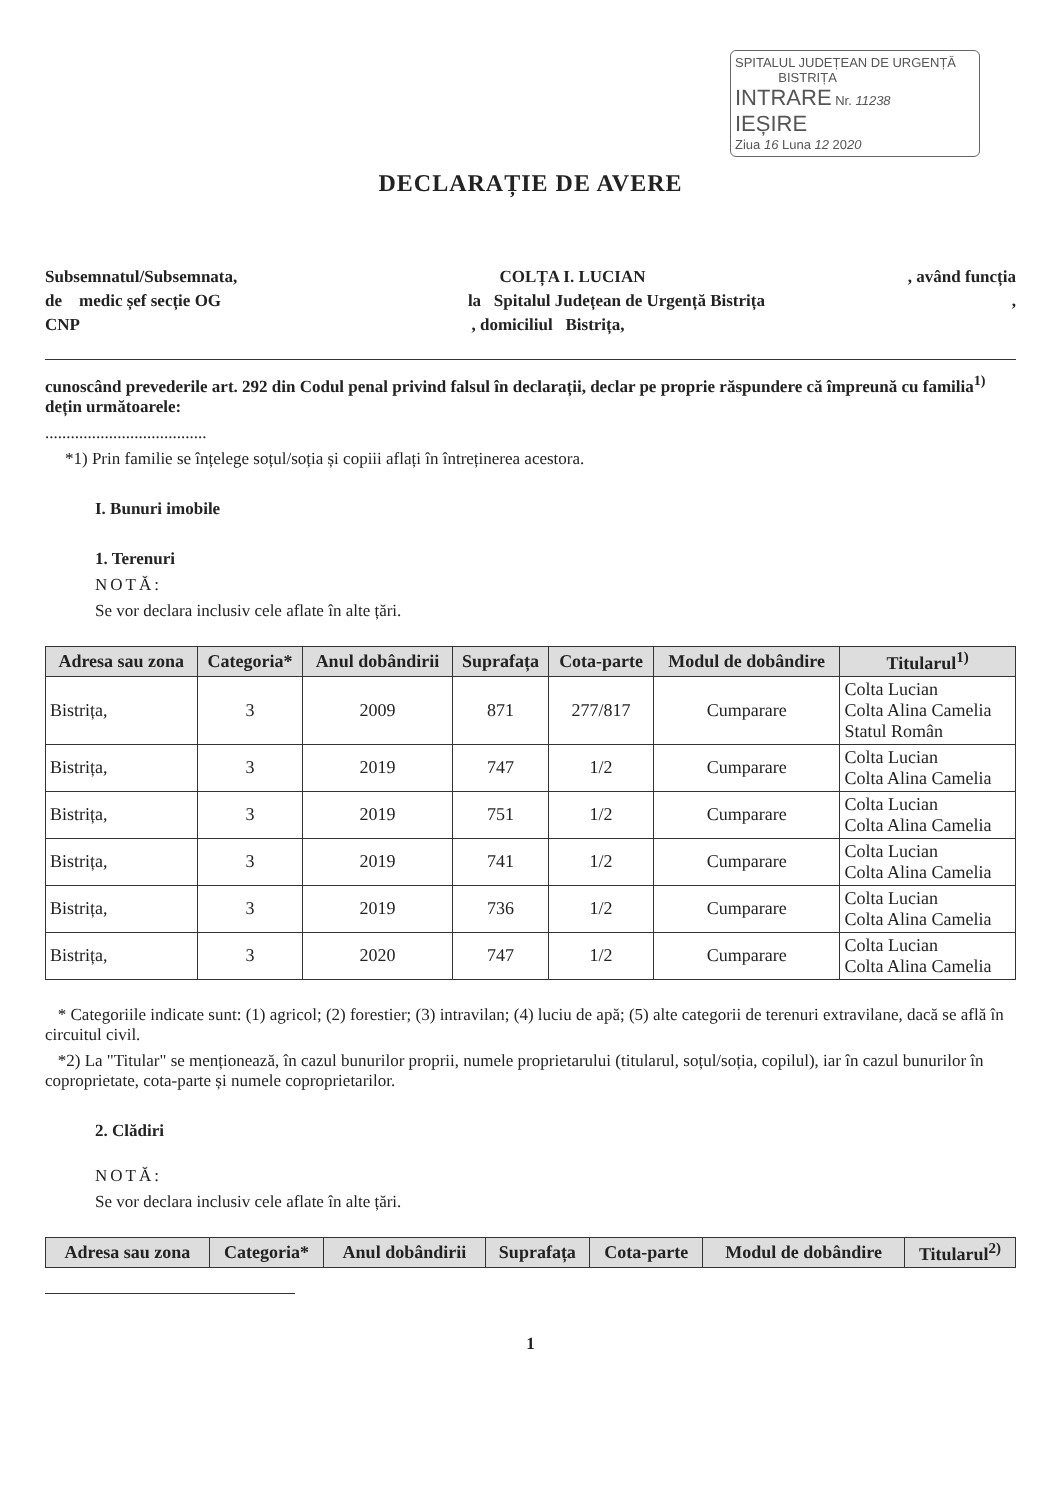SPITALUL JUDEȚEAN DE URGENȚĂ
BISTRIȚA
INTRARE Nr. 11238
IEȘIRE
Ziua 16 Luna 12 2020
DECLARAȚIE DE AVERE
Subsemnatul/Subsemnata, COLȚA I. LUCIAN, având funcția
de medic șef secție OG la Spitalul Județean de Urgență Bistrița,
CNP, domiciliul Bistrița,
cunoscând prevederile art. 292 din Codul penal privind falsul în declarații, declar pe proprie răspundere că împreună cu familia<sup>1)</sup> dețin următoarele:
......................................
*1) Prin familie se înțelege soțul/soția și copiii aflați în întreținerea acestora.
I. Bunuri imobile
1. Terenuri
NOTĂ:
Se vor declara inclusiv cele aflate în alte țări.
| Adresa sau zona | Categoria* | Anul dobândirii | Suprafața | Cota-parte | Modul de dobândire | Titularul<sup>1)</sup> |
| --- | --- | --- | --- | --- | --- | --- |
| Bistrița, | 3 | 2009 | 871 | 277/817 | Cumparare | Colta Lucian Colta Alina Camelia Statul Român |
| Bistrița, | 3 | 2019 | 747 | 1/2 | Cumparare | Colta Lucian Colta Alina Camelia |
| Bistrița, | 3 | 2019 | 751 | 1/2 | Cumparare | Colta Lucian Colta Alina Camelia |
| Bistrița, | 3 | 2019 | 741 | 1/2 | Cumparare | Colta Lucian Colta Alina Camelia |
| Bistrița, | 3 | 2019 | 736 | 1/2 | Cumparare | Colta Lucian Colta Alina Camelia |
| Bistrița, | 3 | 2020 | 747 | 1/2 | Cumparare | Colta Lucian Colta Alina Camelia |
* Categoriile indicate sunt: (1) agricol; (2) forestier; (3) intravilan; (4) luciu de apă; (5) alte categorii de terenuri extravilane, dacă se află în circuitul civil.
*2) La "Titular" se menționează, în cazul bunurilor proprii, numele proprietarului (titularul, soțul/soția, copilul), iar în cazul bunurilor în coproprietate, cota-parte și numele coproprietarilor.
2. Clădiri
NOTĂ:
Se vor declara inclusiv cele aflate în alte țări.
| Adresa sau zona | Categoria* | Anul dobândirii | Suprafața | Cota-parte | Modul de dobândire | Titularul<sup>2)</sup> |
| --- | --- | --- | --- | --- | --- | --- |
1